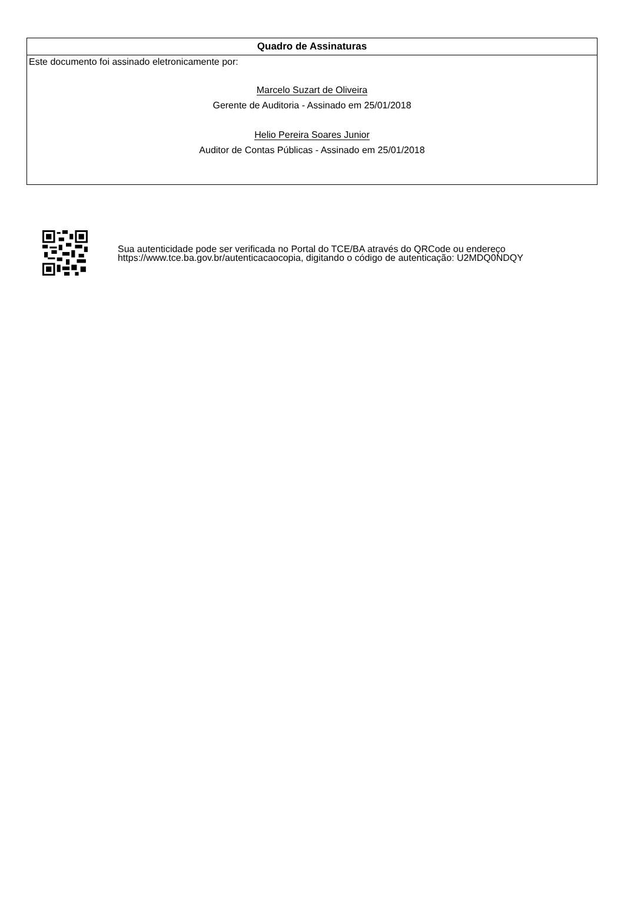Quadro de Assinaturas
Este documento foi assinado eletronicamente por:
Marcelo Suzart de Oliveira
Gerente de Auditoria - Assinado em 25/01/2018
Helio Pereira Soares Junior
Auditor de Contas Públicas - Assinado em 25/01/2018
Sua autenticidade pode ser verificada no Portal do TCE/BA através do QRCode ou endereço https://www.tce.ba.gov.br/autenticacaocopia, digitando o código de autenticação: U2MDQ0NDQY